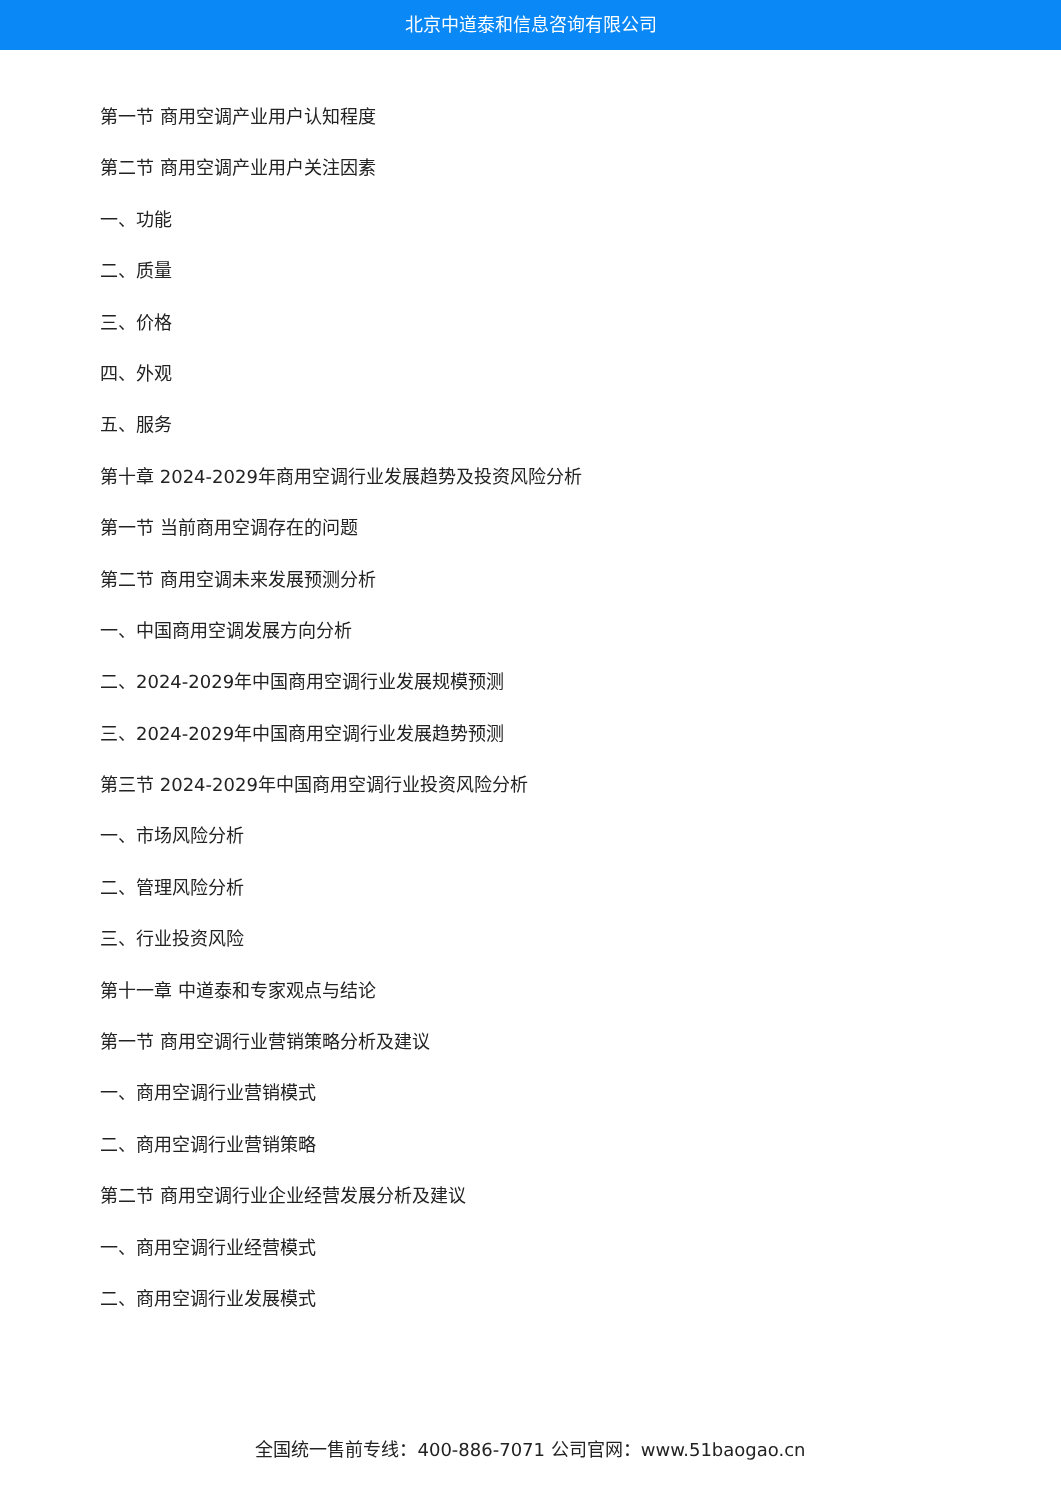北京中道泰和信息咨询有限公司
第一节 商用空调产业用户认知程度
第二节 商用空调产业用户关注因素
一、功能
二、质量
三、价格
四、外观
五、服务
第十章 2024-2029年商用空调行业发展趋势及投资风险分析
第一节 当前商用空调存在的问题
第二节 商用空调未来发展预测分析
一、中国商用空调发展方向分析
二、2024-2029年中国商用空调行业发展规模预测
三、2024-2029年中国商用空调行业发展趋势预测
第三节 2024-2029年中国商用空调行业投资风险分析
一、市场风险分析
二、管理风险分析
三、行业投资风险
第十一章 中道泰和专家观点与结论
第一节 商用空调行业营销策略分析及建议
一、商用空调行业营销模式
二、商用空调行业营销策略
第二节 商用空调行业企业经营发展分析及建议
一、商用空调行业经营模式
二、商用空调行业发展模式
全国统一售前专线：400-886-7071 公司官网：www.51baogao.cn